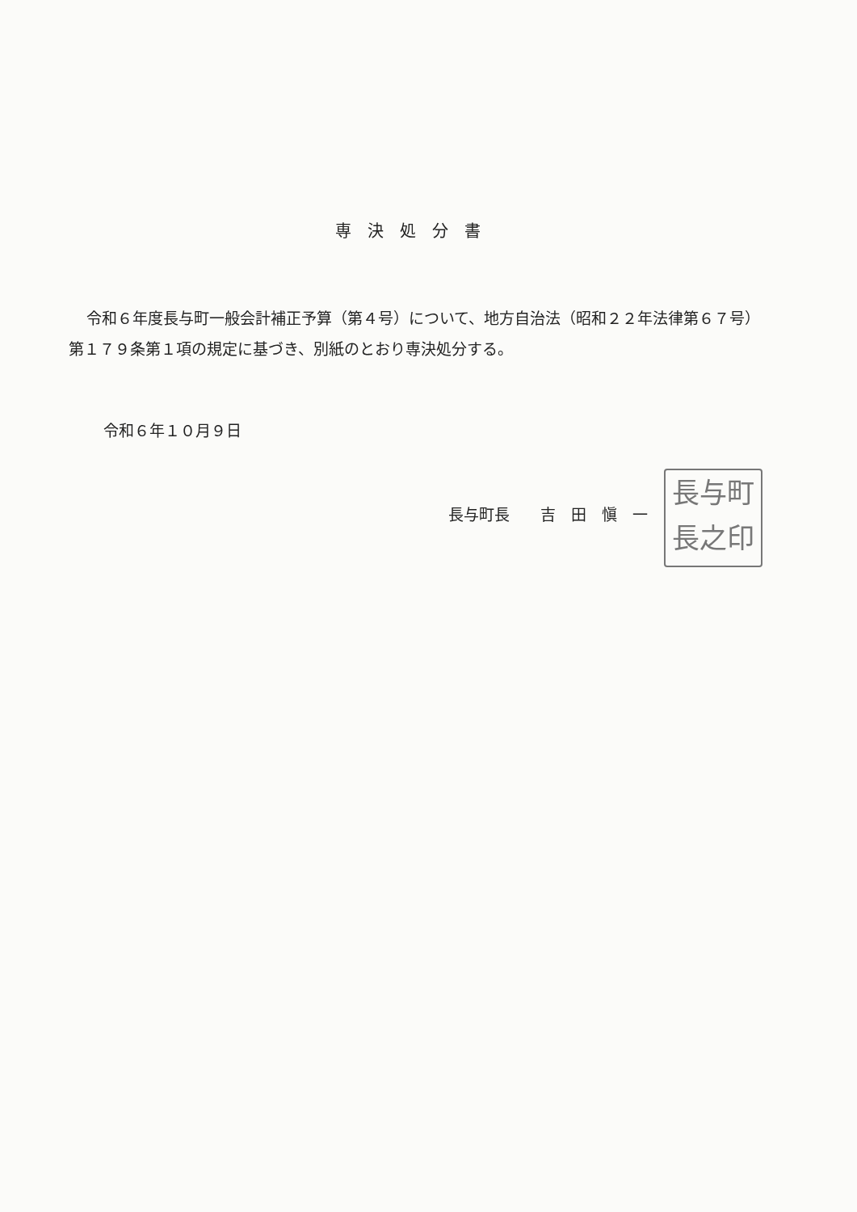専決処分書
令和６年度長与町一般会計補正予算（第４号）について、地方自治法（昭和２２年法律第６７号）第１７９条第１項の規定に基づき、別紙のとおり専決処分する。
令和６年１０月９日
長与町長　　吉　田　愼　一
長与町
長之印